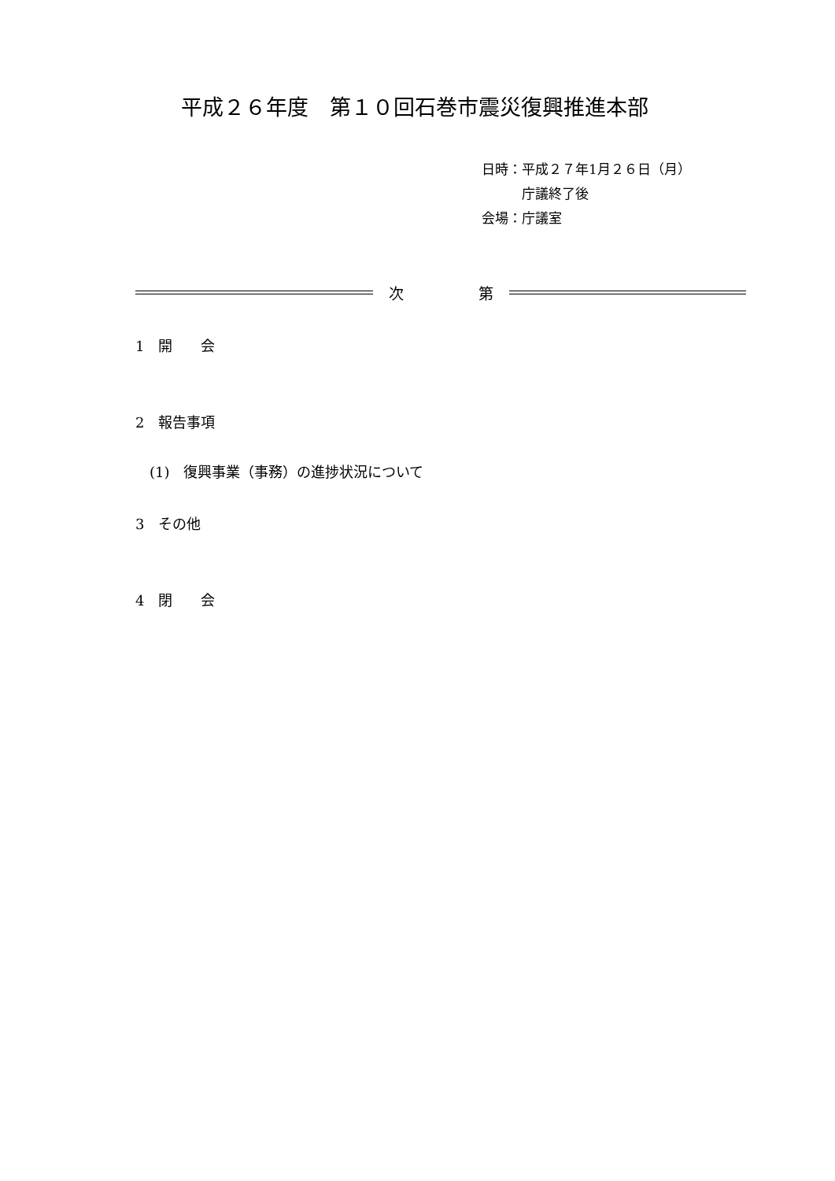平成２６年度　第１０回石巻市震災復興推進本部
日時：平成２７年1月２６日（月）
　　　庁議終了後
会場：庁議室
次　　　　　第
1　開　　会
2　報告事項
(1)　復興事業（事務）の進捗状況について
3　その他
4　閉　　会